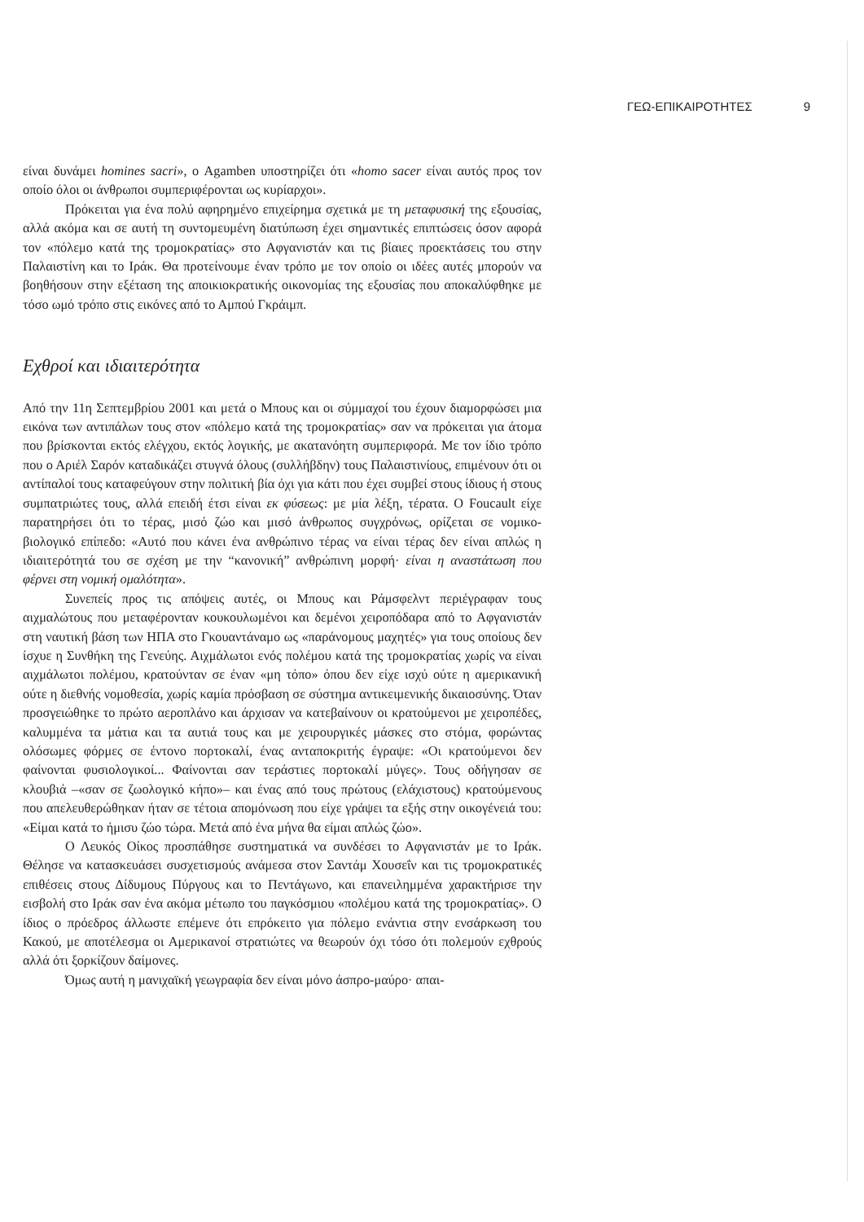ΓΕΩ-ΕΠΙΚΑΙΡΟΤΗΤΕΣ 9
είναι δυνάμει homines sacri», ο Agamben υποστηρίζει ότι «homo sacer είναι αυτός προς τον οποίο όλοι οι άνθρωποι συμπεριφέρονται ως κυρίαρχοι».
Πρόκειται για ένα πολύ αφηρημένο επιχείρημα σχετικά με τη μεταφυσική της εξουσίας, αλλά ακόμα και σε αυτή τη συντομευμένη διατύπωση έχει σημαντικές επιπτώσεις όσον αφορά τον «πόλεμο κατά της τρομοκρατίας» στο Αφγανιστάν και τις βίαιες προεκτάσεις του στην Παλαιστίνη και το Ιράκ. Θα προτείνουμε έναν τρόπο με τον οποίο οι ιδέες αυτές μπορούν να βοηθήσουν στην εξέταση της αποικιοκρατικής οικονομίας της εξουσίας που αποκαλύφθηκε με τόσο ωμό τρόπο στις εικόνες από το Αμπού Γκράιμπ.
Εχθροί και ιδιαιτερότητα
Από την 11η Σεπτεμβρίου 2001 και μετά ο Μπους και οι σύμμαχοί του έχουν διαμορφώσει μια εικόνα των αντιπάλων τους στον «πόλεμο κατά της τρομοκρατίας» σαν να πρόκειται για άτομα που βρίσκονται εκτός ελέγχου, εκτός λογικής, με ακατανόητη συμπεριφορά. Με τον ίδιο τρόπο που ο Αριέλ Σαρόν καταδικάζει στυγνά όλους (συλλήβδην) τους Παλαιστινίους, επιμένουν ότι οι αντίπαλοί τους καταφεύγουν στην πολιτική βία όχι για κάτι που έχει συμβεί στους ίδιους ή στους συμπατριώτες τους, αλλά επειδή έτσι είναι εκ φύσεως: με μία λέξη, τέρατα. Ο Foucault είχε παρατηρήσει ότι το τέρας, μισό ζώο και μισό άνθρωπος συγχρόνως, ορίζεται σε νομικο-βιολογικό επίπεδο: «Αυτό που κάνει ένα ανθρώπινο τέρας να είναι τέρας δεν είναι απλώς η ιδιαιτερότητά του σε σχέση με την “κανονική” ανθρώπινη μορφή· είναι η αναστάτωση που φέρνει στη νομική ομαλότητα».
Συνεπείς προς τις απόψεις αυτές, οι Μπους και Ράμσφελντ περιέγραφαν τους αιχμαλώτους που μεταφέρονταν κουκουλωμένοι και δεμένοι χειροπόδαρα από το Αφγανιστάν στη ναυτική βάση των ΗΠΑ στο Γκουαντάναμο ως «παράνομους μαχητές» για τους οποίους δεν ίσχυε η Συνθήκη της Γενεύης. Αιχμάλωτοι ενός πολέμου κατά της τρομοκρατίας χωρίς να είναι αιχμάλωτοι πολέμου, κρατούνταν σε έναν «μη τόπο» όπου δεν είχε ισχύ ούτε η αμερικανική ούτε η διεθνής νομοθεσία, χωρίς καμία πρόσβαση σε σύστημα αντικειμενικής δικαιοσύνης. Όταν προσγειώθηκε το πρώτο αεροπλάνο και άρχισαν να κατεβαίνουν οι κρατούμενοι με χειροπέδες, καλυμμένα τα μάτια και τα αυτιά τους και με χειρουργικές μάσκες στο στόμα, φορώντας ολόσωμες φόρμες σε έντονο πορτοκαλί, ένας ανταποκριτής έγραψε: «Οι κρατούμενοι δεν φαίνονται φυσιολογικοί... Φαίνονται σαν τεράστιες πορτοκαλί μύγες». Τους οδήγησαν σε κλουβιά –«σαν σε ζωολογικό κήπο»– και ένας από τους πρώτους (ελάχιστους) κρατούμενους που απελευθερώθηκαν ήταν σε τέτοια απομόνωση που είχε γράψει τα εξής στην οικογένειά του: «Είμαι κατά το ήμισυ ζώο τώρα. Μετά από ένα μήνα θα είμαι απλώς ζώο».
Ο Λευκός Οίκος προσπάθησε συστηματικά να συνδέσει το Αφγανιστάν με το Ιράκ. Θέλησε να κατασκευάσει συσχετισμούς ανάμεσα στον Σαντάμ Χουσεΐν και τις τρομοκρατικές επιθέσεις στους Δίδυμους Πύργους και το Πεντάγωνο, και επανειλημμένα χαρακτήρισε την εισβολή στο Ιράκ σαν ένα ακόμα μέτωπο του παγκόσμιου «πολέμου κατά της τρομοκρατίας». Ο ίδιος ο πρόεδρος άλλωστε επέμενε ότι επρόκειτο για πόλεμο ενάντια στην ενσάρκωση του Κακού, με αποτέλεσμα οι Αμερικανοί στρατιώτες να θεωρούν όχι τόσο ότι πολεμούν εχθρούς αλλά ότι ξορκίζουν δαίμονες.
Όμως αυτή η μανιχαϊκή γεωγραφία δεν είναι μόνο άσπρο-μαύρο· απαι-